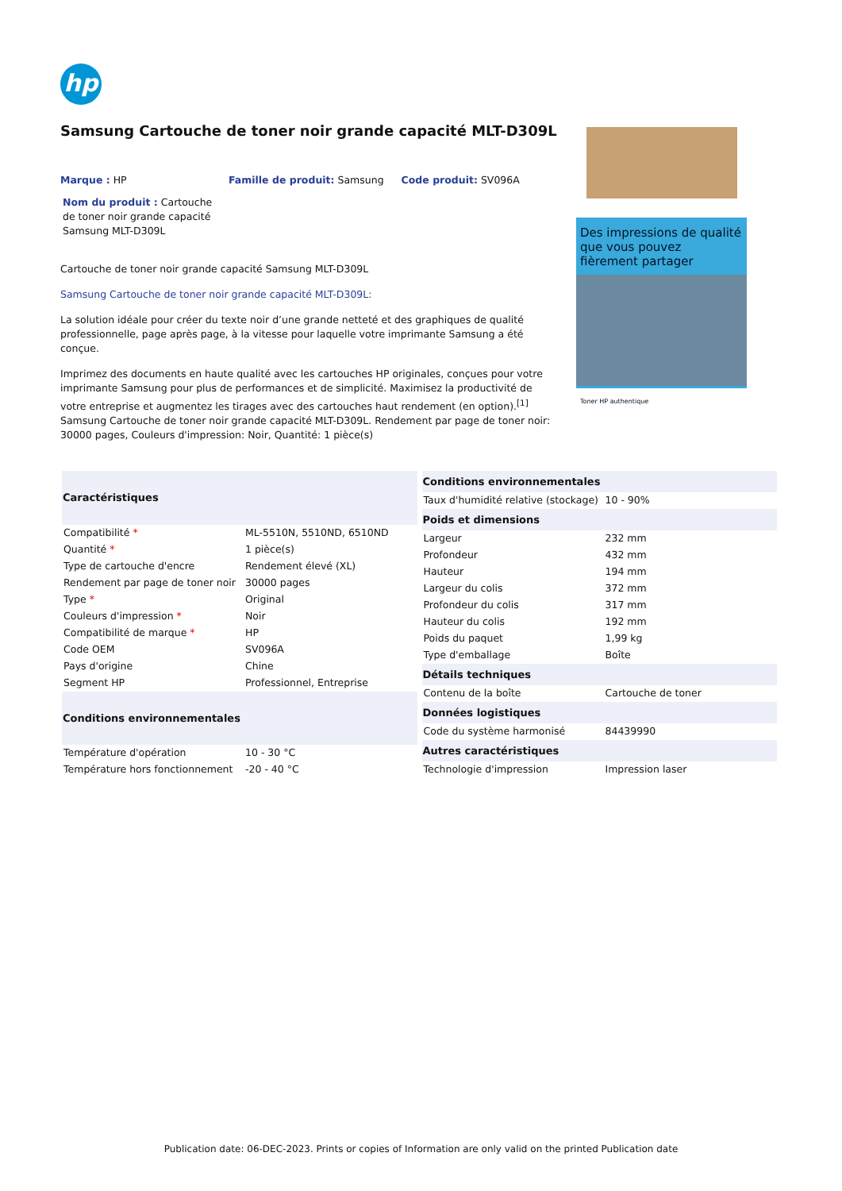hp
Samsung Cartouche de toner noir grande capacité MLT-D309L
Marque : HP Famille de produit: Samsung Code produit: SV096A
Nom du produit : Cartouche de toner noir grande capacité Samsung MLT-D309L
Cartouche de toner noir grande capacité Samsung MLT-D309L
Samsung Cartouche de toner noir grande capacité MLT-D309L:
La solution idéale pour créer du texte noir d’une grande netteté et des graphiques de qualité professionnelle, page après page, à la vitesse pour laquelle votre imprimante Samsung a été conçue.
Imprimez des documents en haute qualité avec les cartouches HP originales, conçues pour votre imprimante Samsung pour plus de performances et de simplicité. Maximisez la productivité de votre entreprise et augmentez les tirages avec des cartouches haut rendement (en option).<sup>[1]</sup>
Samsung Cartouche de toner noir grande capacité MLT-D309L. Rendement par page de toner noir: 30000 pages, Couleurs d'impression: Noir, Quantité: 1 pièce(s)
Des impressions de qualité que vous pouvez fièrement partager
Toner HP authentique
| Caractéristiques | |
| --- | --- |
| Compatibilité * | ML-5510N, 5510ND, 6510ND |
| Quantité * | 1 pièce(s) |
| Type de cartouche d'encre | Rendement élevé (XL) |
| Rendement par page de toner noir | 30000 pages |
| Type * | Original |
| Couleurs d'impression * | Noir |
| Compatibilité de marque * | HP |
| Code OEM | SV096A |
| Pays d'origine | Chine |
| Segment HP | Professionnel, Entreprise |
| Conditions environnementales | |
| Température d'opération | 10 - 30 °C |
| Température hors fonctionnement | -20 - 40 °C |
| Conditions environnementales | |
| --- | --- |
| Taux d'humidité relative (stockage) | 10 - 90% |
| Poids et dimensions | |
| Largeur | 232 mm |
| Profondeur | 432 mm |
| Hauteur | 194 mm |
| Largeur du colis | 372 mm |
| Profondeur du colis | 317 mm |
| Hauteur du colis | 192 mm |
| Poids du paquet | 1,99 kg |
| Type d'emballage | Boîte |
| Détails techniques | |
| Contenu de la boîte | Cartouche de toner |
| Données logistiques | |
| Code du système harmonisé | 84439990 |
| Autres caractéristiques | |
| Technologie d'impression | Impression laser |
Publication date: 06-DEC-2023. Prints or copies of Information are only valid on the printed Publication date